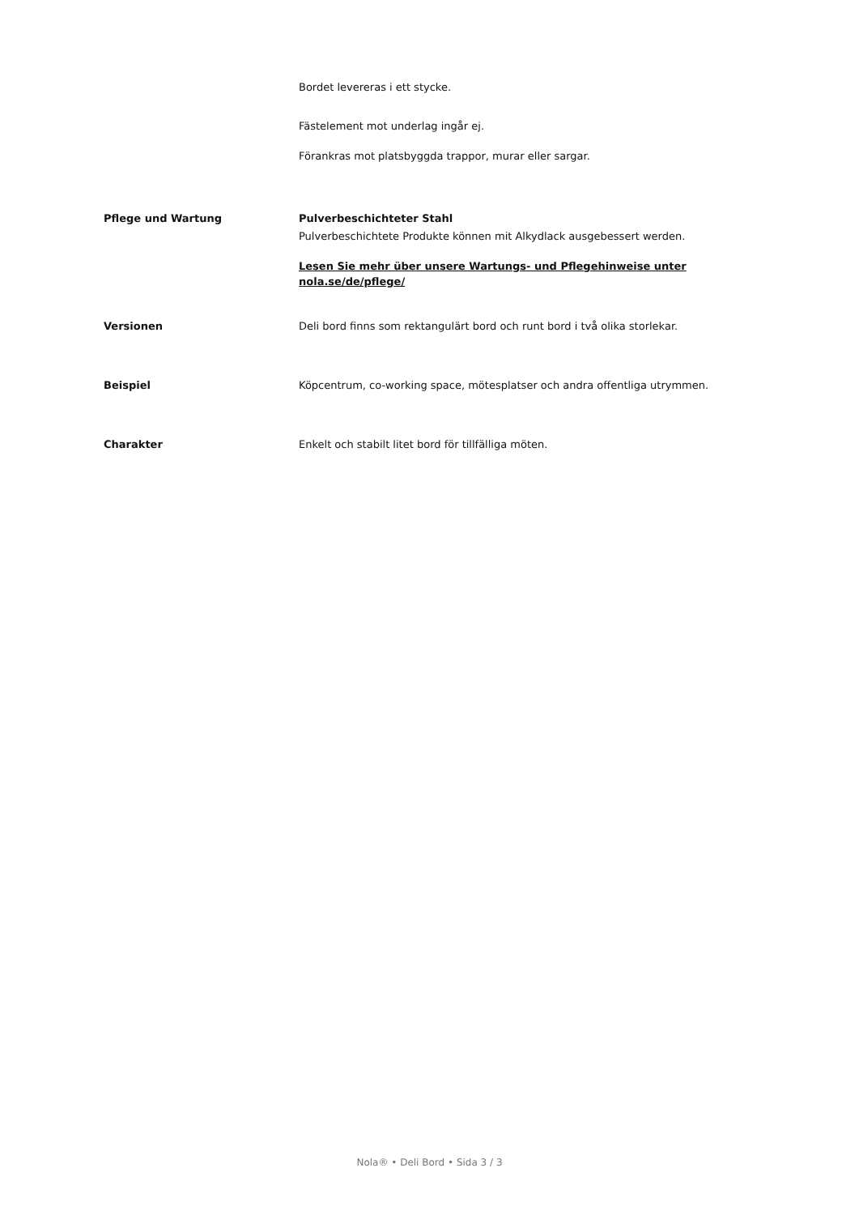Bordet levereras i ett stycke.
Fästelement mot underlag ingår ej.
Förankras mot platsbyggda trappor, murar eller sargar.
Pflege und Wartung Pulverbeschichteter Stahl
Pulverbeschichtete Produkte können mit Alkydlack ausgebessert werden.
Lesen Sie mehr über unsere Wartungs- und Pflegehinweise unter nola.se/de/pflege/
Versionen Deli bord finns som rektangulärt bord och runt bord i två olika storlekar.
Beispiel Köpcentrum, co-working space, mötesplatser och andra offentliga utrymmen.
Charakter Enkelt och stabilt litet bord för tillfälliga möten.
Nola® • Deli Bord • Sida 3 / 3